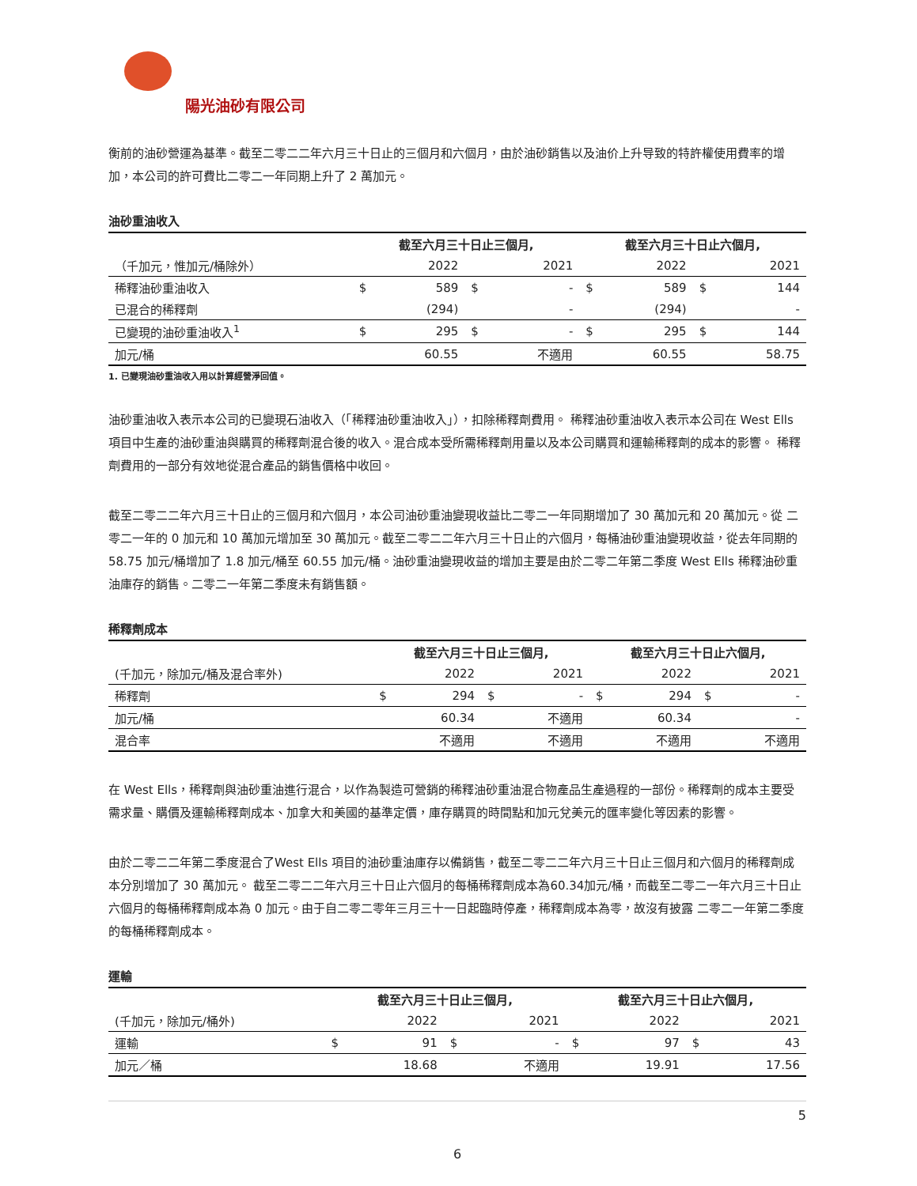陽光油砂有限公司
衡前的油砂營運為基準。截至二零二二年六月三十日止的三個月和六個月，由於油砂銷售以及油价上升导致的特許權使用費率的增加，本公司的許可費比二零二一年同期上升了 2 萬加元。
油砂重油收入
| | 截至六月三十日止三個月, | | | | 截至六月三十日止六個月, | | | |
| --- | --- | --- | --- | --- | --- | --- | --- | --- |
| （千加元，惟加元/桶除外） | | 2022 | | 2021 | | 2022 | | 2021 |
| 稀釋油砂重油收入 | $ | 589 | $ | - | $ | 589 | $ | 144 |
| 已混合的稀釋劑 | | (294) | | - | | (294) | | - |
| 已變現的油砂重油收入<sup>1</sup> | $ | 295 | $ | - | $ | 295 | $ | 144 |
| 加元/桶 | | 60.55 | | 不適用 | | 60.55 | | 58.75 |
1. 已變現油砂重油收入用以計算經營淨回值。
油砂重油收入表示本公司的已變現石油收入（「稀釋油砂重油收入」），扣除稀釋劑費用。 稀釋油砂重油收入表示本公司在 West Ells 項目中生產的油砂重油與購買的稀釋劑混合後的收入。混合成本受所需稀釋劑用量以及本公司購買和運輸稀釋劑的成本的影響。 稀釋劑費用的一部分有效地從混合產品的銷售價格中收回。
截至二零二二年六月三十日止的三個月和六個月，本公司油砂重油變現收益比二零二一年同期增加了 30 萬加元和 20 萬加元。從 二零二一年的 0 加元和 10 萬加元增加至 30 萬加元。截至二零二二年六月三十日止的六個月，每桶油砂重油變現收益，從去年同期的 58.75 加元/桶增加了 1.8 加元/桶至 60.55 加元/桶。油砂重油變現收益的增加主要是由於二零二年第二季度 West Ells 稀釋油砂重油庫存的銷售。二零二一年第二季度未有銷售額。
稀釋劑成本
| | 截至六月三十日止三個月, | | | | 截至六月三十日止六個月, | | | |
| --- | --- | --- | --- | --- | --- | --- | --- | --- |
| (千加元，除加元/桶及混合率外) | | 2022 | | 2021 | | 2022 | | 2021 |
| 稀釋劑 | $ | 294 | $ | - | $ | 294 | $ | - |
| 加元/桶 | | 60.34 | | 不適用 | | 60.34 | | - |
| 混合率 | | 不適用 | | 不適用 | | 不適用 | | 不適用 |
在 West Ells，稀釋劑與油砂重油進行混合，以作為製造可營銷的稀釋油砂重油混合物產品生產過程的一部份。稀釋劑的成本主要受需求量、購價及運輸稀釋劑成本、加拿大和美國的基準定價，庫存購買的時間點和加元兌美元的匯率變化等因素的影響。
由於二零二二年第二季度混合了West Ells 項目的油砂重油庫存以備銷售，截至二零二二年六月三十日止三個月和六個月的稀釋劑成本分別增加了 30 萬加元。 截至二零二二年六月三十日止六個月的每桶稀釋劑成本為60.34加元/桶，而截至二零二一年六月三十日止六個月的每桶稀釋劑成本為 0 加元。由于自二零二零年三月三十一日起臨時停產，稀釋劑成本為零，故沒有披露 二零二一年第二季度的每桶稀釋劑成本。
運輸
| | 截至六月三十日止三個月, | | | | 截至六月三十日止六個月, | | | |
| --- | --- | --- | --- | --- | --- | --- | --- | --- |
| (千加元，除加元/桶外) | | 2022 | | 2021 | | 2022 | | 2021 |
| 運輸 | $ | 91 | $ | - | $ | 97 | $ | 43 |
| 加元／桶 | | 18.68 | | 不適用 | | 19.91 | | 17.56 |
5
6